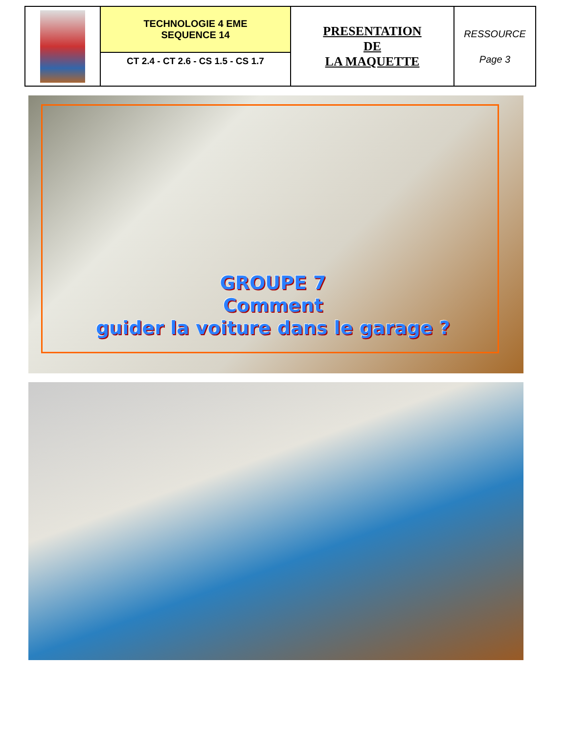| | TECHNOLOGIE 4 EME SEQUENCE 14 | PRESENTATION DE LA MAQUETTE | RESSOURCE Page 3 |
| | CT 2.4 - CT 2.6 - CS 1.5 - CS 1.7 | | |
GROUPE 7
Comment
guider la voiture dans le garage ?